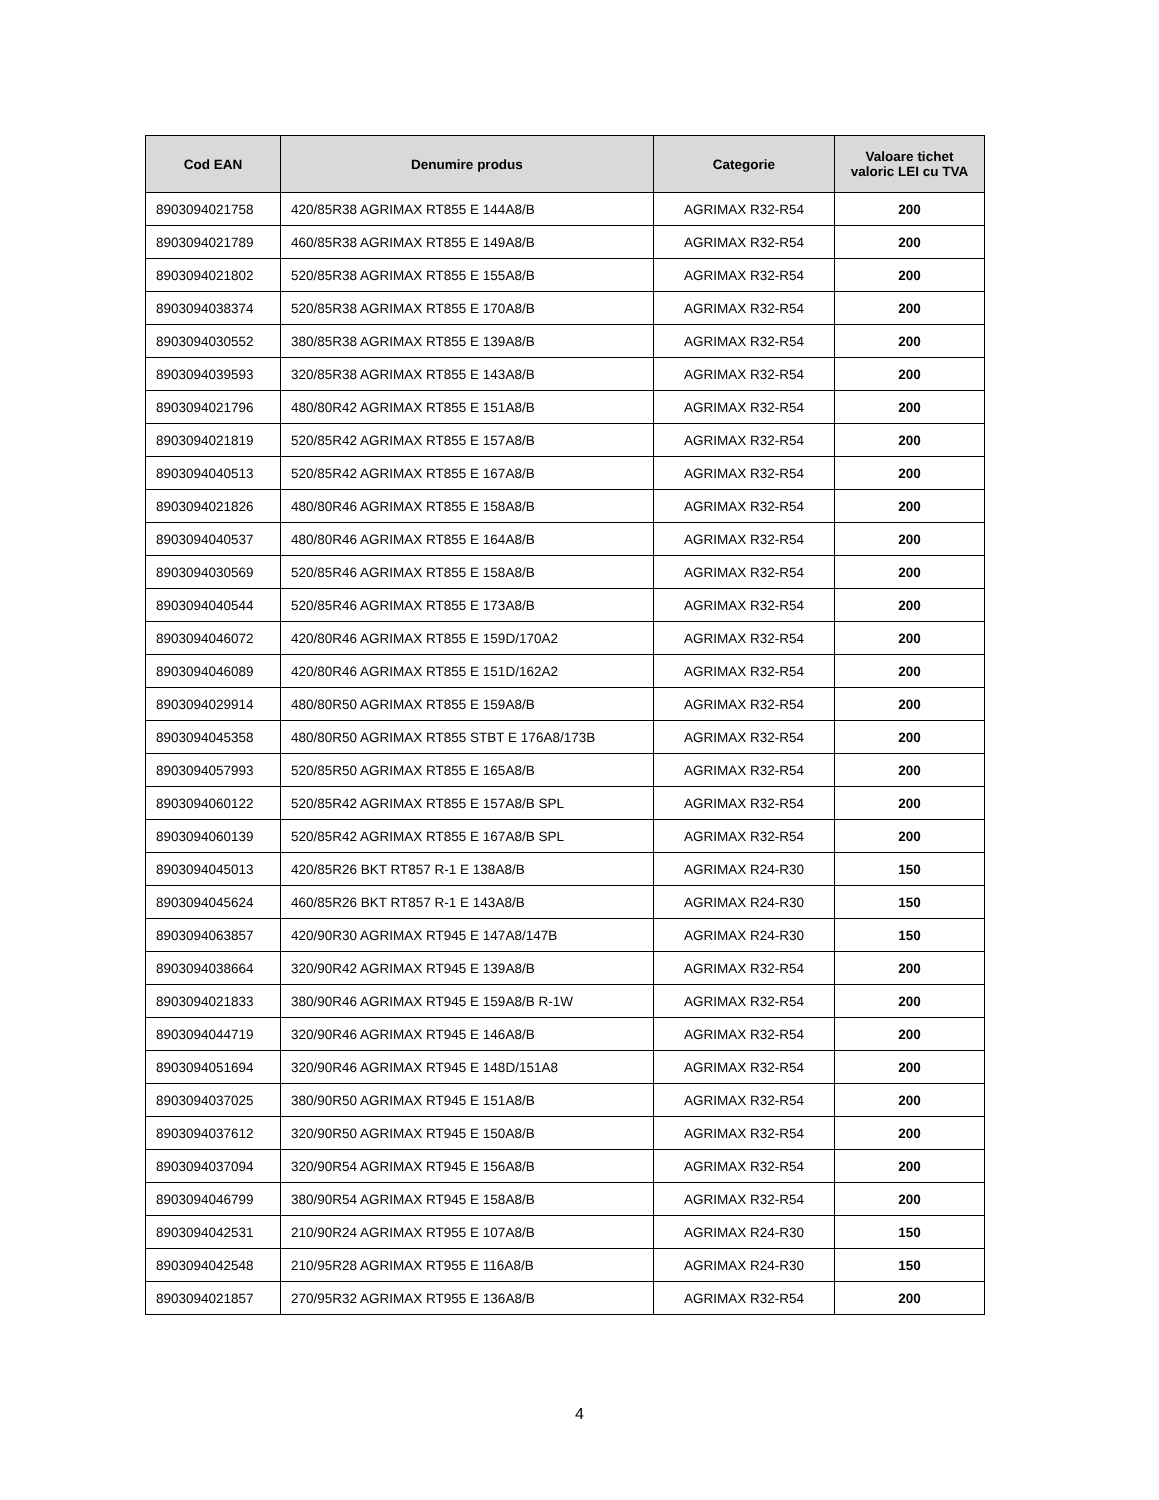| Cod EAN | Denumire produs | Categorie | Valoare tichet valoric LEI cu TVA |
| --- | --- | --- | --- |
| 8903094021758 | 420/85R38 AGRIMAX RT855 E 144A8/B | AGRIMAX R32-R54 | 200 |
| 8903094021789 | 460/85R38 AGRIMAX RT855 E 149A8/B | AGRIMAX R32-R54 | 200 |
| 8903094021802 | 520/85R38 AGRIMAX RT855 E 155A8/B | AGRIMAX R32-R54 | 200 |
| 8903094038374 | 520/85R38 AGRIMAX RT855 E 170A8/B | AGRIMAX R32-R54 | 200 |
| 8903094030552 | 380/85R38 AGRIMAX RT855 E 139A8/B | AGRIMAX R32-R54 | 200 |
| 8903094039593 | 320/85R38 AGRIMAX RT855 E 143A8/B | AGRIMAX R32-R54 | 200 |
| 8903094021796 | 480/80R42 AGRIMAX RT855 E 151A8/B | AGRIMAX R32-R54 | 200 |
| 8903094021819 | 520/85R42 AGRIMAX RT855 E 157A8/B | AGRIMAX R32-R54 | 200 |
| 8903094040513 | 520/85R42 AGRIMAX RT855 E 167A8/B | AGRIMAX R32-R54 | 200 |
| 8903094021826 | 480/80R46 AGRIMAX RT855 E 158A8/B | AGRIMAX R32-R54 | 200 |
| 8903094040537 | 480/80R46 AGRIMAX RT855 E 164A8/B | AGRIMAX R32-R54 | 200 |
| 8903094030569 | 520/85R46 AGRIMAX RT855 E 158A8/B | AGRIMAX R32-R54 | 200 |
| 8903094040544 | 520/85R46 AGRIMAX RT855 E 173A8/B | AGRIMAX R32-R54 | 200 |
| 8903094046072 | 420/80R46 AGRIMAX RT855 E 159D/170A2 | AGRIMAX R32-R54 | 200 |
| 8903094046089 | 420/80R46 AGRIMAX RT855 E 151D/162A2 | AGRIMAX R32-R54 | 200 |
| 8903094029914 | 480/80R50 AGRIMAX RT855 E 159A8/B | AGRIMAX R32-R54 | 200 |
| 8903094045358 | 480/80R50 AGRIMAX RT855 STBT E 176A8/173B | AGRIMAX R32-R54 | 200 |
| 8903094057993 | 520/85R50 AGRIMAX RT855 E 165A8/B | AGRIMAX R32-R54 | 200 |
| 8903094060122 | 520/85R42 AGRIMAX RT855 E 157A8/B SPL | AGRIMAX R32-R54 | 200 |
| 8903094060139 | 520/85R42 AGRIMAX RT855 E 167A8/B SPL | AGRIMAX R32-R54 | 200 |
| 8903094045013 | 420/85R26 BKT RT857 R-1 E 138A8/B | AGRIMAX R24-R30 | 150 |
| 8903094045624 | 460/85R26 BKT RT857 R-1 E 143A8/B | AGRIMAX R24-R30 | 150 |
| 8903094063857 | 420/90R30 AGRIMAX RT945 E 147A8/147B | AGRIMAX R24-R30 | 150 |
| 8903094038664 | 320/90R42 AGRIMAX RT945 E 139A8/B | AGRIMAX R32-R54 | 200 |
| 8903094021833 | 380/90R46 AGRIMAX RT945 E 159A8/B R-1W | AGRIMAX R32-R54 | 200 |
| 8903094044719 | 320/90R46 AGRIMAX RT945 E 146A8/B | AGRIMAX R32-R54 | 200 |
| 8903094051694 | 320/90R46 AGRIMAX RT945 E 148D/151A8 | AGRIMAX R32-R54 | 200 |
| 8903094037025 | 380/90R50 AGRIMAX RT945 E 151A8/B | AGRIMAX R32-R54 | 200 |
| 8903094037612 | 320/90R50 AGRIMAX RT945 E 150A8/B | AGRIMAX R32-R54 | 200 |
| 8903094037094 | 320/90R54 AGRIMAX RT945 E 156A8/B | AGRIMAX R32-R54 | 200 |
| 8903094046799 | 380/90R54 AGRIMAX RT945 E 158A8/B | AGRIMAX R32-R54 | 200 |
| 8903094042531 | 210/90R24 AGRIMAX RT955 E 107A8/B | AGRIMAX R24-R30 | 150 |
| 8903094042548 | 210/95R28 AGRIMAX RT955 E 116A8/B | AGRIMAX R24-R30 | 150 |
| 8903094021857 | 270/95R32 AGRIMAX RT955 E 136A8/B | AGRIMAX R32-R54 | 200 |
4